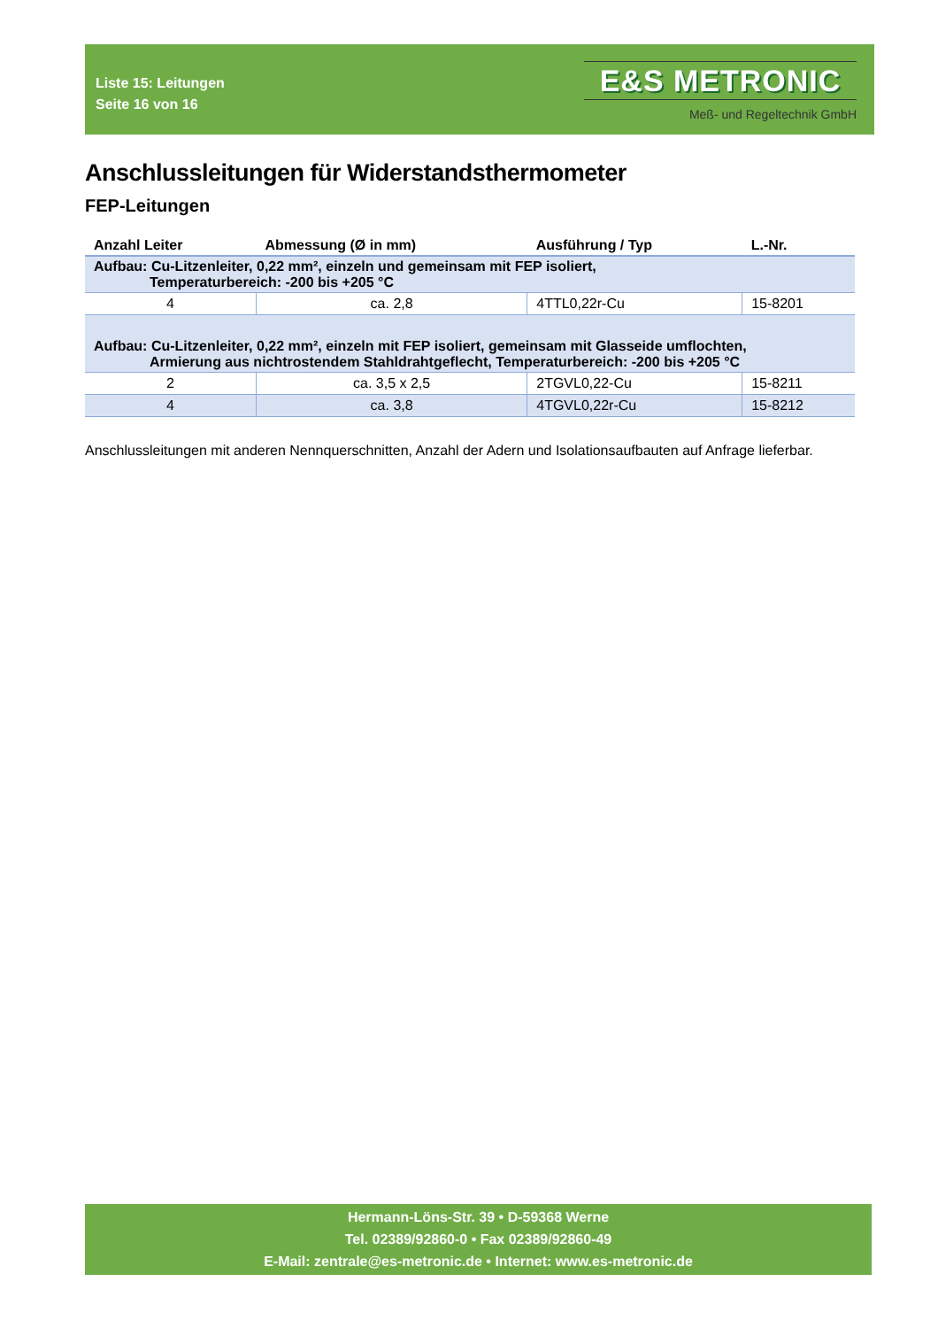Liste 15: Leitungen
Seite 16 von 16
E&S METRONIC
Meß- und Regeltechnik GmbH
Anschlussleitungen für Widerstandsthermometer
FEP-Leitungen
| Anzahl Leiter | Abmessung (Ø in mm) | Ausführung / Typ | L.-Nr. |
| --- | --- | --- | --- |
| Aufbau: Cu-Litzenleiter, 0,22 mm², einzeln und gemeinsam mit FEP isoliert, Temperaturbereich: -200 bis +205 °C | | | |
| 4 | ca. 2,8 | 4TTL0,22r-Cu | 15-8201 |
| Aufbau: Cu-Litzenleiter, 0,22 mm², einzeln mit FEP isoliert, gemeinsam mit Glasseide umflochten, Armierung aus nichtrostendem Stahldrahtgeflecht, Temperaturbereich: -200 bis +205 °C | | | |
| 2 | ca. 3,5 x 2,5 | 2TGVL0,22-Cu | 15-8211 |
| 4 | ca. 3,8 | 4TGVL0,22r-Cu | 15-8212 |
Anschlussleitungen mit anderen Nennquerschnitten, Anzahl der Adern und Isolationsaufbauten auf Anfrage lieferbar.
Hermann-Löns-Str. 39 • D-59368 Werne
Tel. 02389/92860-0 • Fax 02389/92860-49
E-Mail: zentrale@es-metronic.de • Internet: www.es-metronic.de